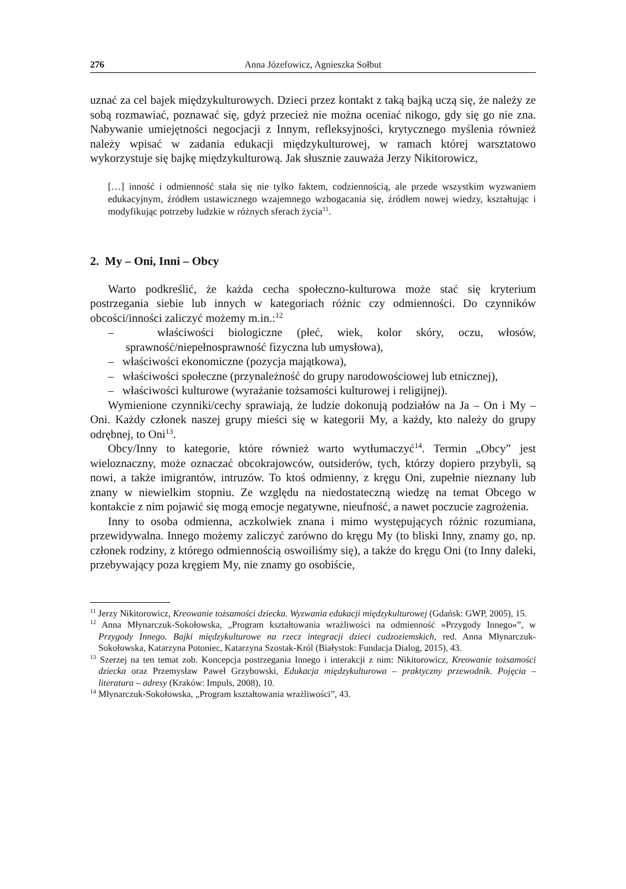276 Anna Józefowicz, Agnieszka Sołbut
uznać za cel bajek międzykulturowych. Dzieci przez kontakt z taką bajką uczą się, że należy ze sobą rozmawiać, poznawać się, gdyż przecież nie można oceniać nikogo, gdy się go nie zna. Nabywanie umiejętności negocjacji z Innym, refleksyjności, krytycznego myślenia również należy wpisać w zadania edukacji międzykulturowej, w ramach której warsztatowo wykorzystuje się bajkę międzykulturową. Jak słusznie zauważa Jerzy Nikitorowicz,
[…] inność i odmienność stała się nie tylko faktem, codziennością, ale przede wszystkim wyzwaniem edukacyjnym, źródłem ustawicznego wzajemnego wzbogacania się, źródłem nowej wiedzy, kształtując i modyfikując potrzeby ludzkie w różnych sferach życia<sup>11</sup>.
2. My – Oni, Inni – Obcy
Warto podkreślić, że każda cecha społeczno-kulturowa może stać się kryterium postrzegania siebie lub innych w kategoriach różnic czy odmienności. Do czynników obcości/inności zaliczyć możemy m.in.:<sup>12</sup>
– właściwości biologiczne (płeć, wiek, kolor skóry, oczu, włosów, sprawność/niepełnosprawność fizyczna lub umysłowa),
– właściwości ekonomiczne (pozycja majątkowa),
– właściwości społeczne (przynależność do grupy narodowościowej lub etnicznej),
– właściwości kulturowe (wyrażanie tożsamości kulturowej i religijnej).
Wymienione czynniki/cechy sprawiają, że ludzie dokonują podziałów na Ja – On i My – Oni. Każdy członek naszej grupy mieści się w kategorii My, a każdy, kto należy do grupy odrębnej, to Oni<sup>13</sup>.
Obcy/Inny to kategorie, które również warto wytłumaczyć<sup>14</sup>. Termin „Obcy” jest wieloznaczny, może oznaczać obcokrajowców, outsiderów, tych, którzy dopiero przybyli, są nowi, a także imigrantów, intruzów. To ktoś odmienny, z kręgu Oni, zupełnie nieznany lub znany w niewielkim stopniu. Ze względu na niedostateczną wiedzę na temat Obcego w kontakcie z nim pojawić się mogą emocje negatywne, nieufność, a nawet poczucie zagrożenia.
Inny to osoba odmienna, aczkolwiek znana i mimo występujących różnic rozumiana, przewidywalna. Innego możemy zaliczyć zarówno do kręgu My (to bliski Inny, znamy go, np. członek rodziny, z którego odmiennością oswoiliśmy się), a także do kręgu Oni (to Inny daleki, przebywający poza kręgiem My, nie znamy go osobiście,
<sup>11</sup> Jerzy Nikitorowicz, Kreowanie tożsamości dziecka. Wyzwania edukacji międzykulturowej (Gdańsk: GWP, 2005), 15.
<sup>12</sup> Anna Młynarczuk-Sokołowska, „Program kształtowania wrażliwości na odmienność »Przygody Innego«”, w Przygody Innego. Bajki międzykulturowe na rzecz integracji dzieci cudzoziemskich, red. Anna Młynarczuk-Sokołowska, Katarzyna Potoniec, Katarzyna Szostak-Król (Białystok: Fundacja Dialog, 2015), 43.
<sup>13</sup> Szerzej na ten temat zob. Koncepcja postrzegania Innego i interakcji z nim: Nikitorowicz, Kreowanie tożsamości dziecka oraz Przemysław Paweł Grzybowski, Edukacja międzykulturowa – praktyczny przewodnik. Pojęcia – literatura – adresy (Kraków: Impuls, 2008), 10.
<sup>14</sup> Młynarczuk-Sokołowska, „Program kształtowania wrażliwości”, 43.